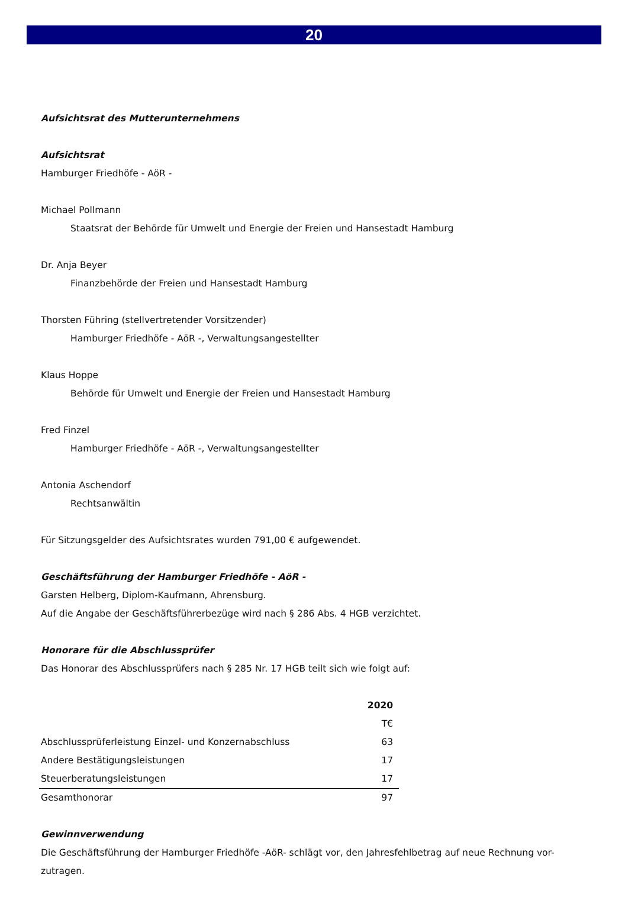20
Aufsichtsrat des Mutterunternehmens
Aufsichtsrat
Hamburger Friedhöfe - AöR -
Michael Pollmann
Staatsrat der Behörde für Umwelt und Energie der Freien und Hansestadt Hamburg
Dr. Anja Beyer
Finanzbehörde der Freien und Hansestadt Hamburg
Thorsten Führing (stellvertretender Vorsitzender)
Hamburger Friedhöfe - AöR -, Verwaltungsangestellter
Klaus Hoppe
Behörde für Umwelt und Energie der Freien und Hansestadt Hamburg
Fred Finzel
Hamburger Friedhöfe - AöR -, Verwaltungsangestellter
Antonia Aschendorf
Rechtsanwältin
Für Sitzungsgelder des Aufsichtsrates wurden 791,00 € aufgewendet.
Geschäftsführung der Hamburger Friedhöfe - AöR -
Garsten Helberg, Diplom-Kaufmann, Ahrensburg.
Auf die Angabe der Geschäftsführerbezüge wird nach § 286 Abs. 4 HGB verzichtet.
Honorare für die Abschlussprüfer
Das Honorar des Abschlussprüfers nach § 285 Nr. 17 HGB teilt sich wie folgt auf:
| | 2020 |
| --- | --- |
| | T€ |
| Abschlussprüferleistung Einzel- und Konzernabschluss | 63 |
| Andere Bestätigungsleistungen | 17 |
| Steuerberatungsleistungen | 17 |
| Gesamthonorar | 97 |
Gewinnverwendung
Die Geschäftsführung der Hamburger Friedhöfe -AöR- schlägt vor, den Jahresfehlbetrag auf neue Rechnung vor-zutragen.